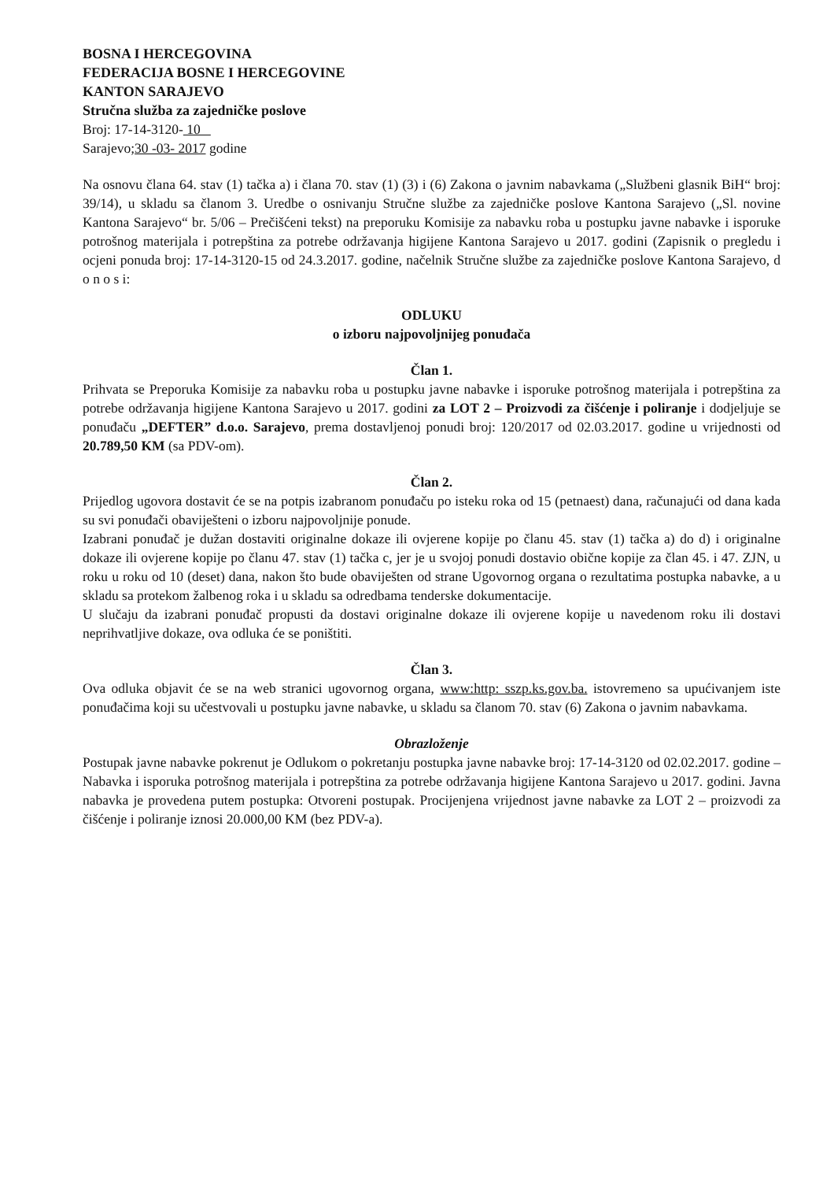BOSNA I HERCEGOVINA
FEDERACIJA BOSNE I HERCEGOVINE
KANTON SARAJEVO
Stručna služba za zajedničke poslove
Broj: 17-14-3120- 10
Sarajevo;30 -03- 2017 godine
Na osnovu člana 64. stav (1) tačka a) i člana 70. stav (1) (3) i (6) Zakona o javnim nabavkama („Službeni glasnik BiH“ broj: 39/14), u skladu sa članom 3. Uredbe o osnivanju Stručne službe za zajedničke poslove Kantona Sarajevo („Sl. novine Kantona Sarajevo“ br. 5/06 – Prečišćeni tekst) na preporuku Komisije za nabavku roba u postupku javne nabavke i isporuke potrošnog materijala i potrepština za potrebe održavanja higijene Kantona Sarajevo u 2017. godini (Zapisnik o pregledu i ocjeni ponuda broj: 17-14-3120-15 od 24.3.2017. godine, načelnik Stručne službe za zajedničke poslove Kantona Sarajevo, d o n o s i:
ODLUKU
o izboru najpovoljnijeg ponuđača
Član 1.
Prihvata se Preporuka Komisije za nabavku roba u postupku javne nabavke i isporuke potrošnog materijala i potrepština za potrebe održavanja higijene Kantona Sarajevo u 2017. godini za LOT 2 – Proizvodi za čišćenje i poliranje i dodjeljuje se ponuđaču „DEFTER” d.o.o. Sarajevo, prema dostavljenoj ponudi broj: 120/2017 od 02.03.2017. godine u vrijednosti od 20.789,50 KM (sa PDV-om).
Član 2.
Prijedlog ugovora dostavit će se na potpis izabranom ponuđaču po isteku roka od 15 (petnaest) dana, računajući od dana kada su svi ponuđači obaviješteni o izboru najpovoljnije ponude.
Izabrani ponuđač je dužan dostaviti originalne dokaze ili ovjerene kopije po članu 45. stav (1) tačka a) do d) i originalne dokaze ili ovjerene kopije po članu 47. stav (1) tačka c, jer je u svojoj ponudi dostavio obične kopije za član 45. i 47. ZJN, u roku u roku od 10 (deset) dana, nakon što bude obaviješten od strane Ugovornog organa o rezultatima postupka nabavke, a u skladu sa protekom žalbenog roka i u skladu sa odredbama tenderske dokumentacije.
U slučaju da izabrani ponuđač propusti da dostavi originalne dokaze ili ovjerene kopije u navedenom roku ili dostavi neprihvatljive dokaze, ova odluka će se poništiti.
Član 3.
Ova odluka objavit će se na web stranici ugovornog organa, www:http: sszp.ks.gov.ba. istovremeno sa upućivanjem iste ponuđačima koji su učestvovali u postupku javne nabavke, u skladu sa članom 70. stav (6) Zakona o javnim nabavkama.
Obrazloženje
Postupak javne nabavke pokrenut je Odlukom o pokretanju postupka javne nabavke broj: 17-14-3120 od 02.02.2017. godine – Nabavka i isporuka potrošnog materijala i potrepština za potrebe održavanja higijene Kantona Sarajevo u 2017. godini. Javna nabavka je provedena putem postupka: Otvoreni postupak. Procijenjena vrijednost javne nabavke za LOT 2 – proizvodi za čišćenje i poliranje iznosi 20.000,00 KM (bez PDV-a).